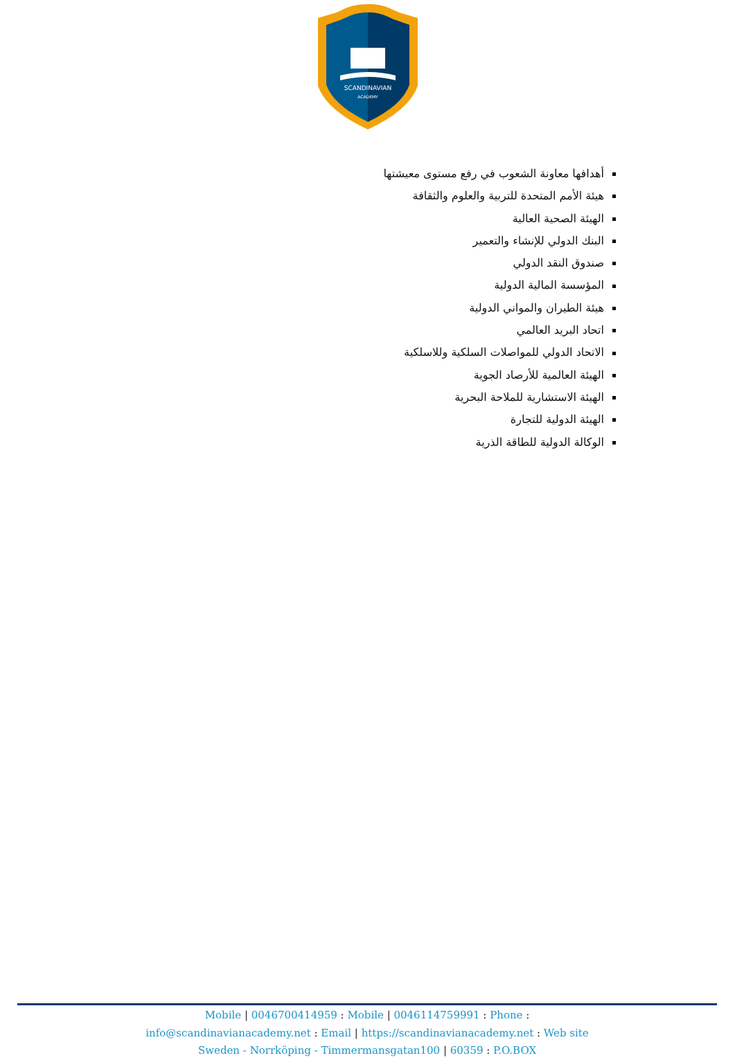SCANDINAVIAN
ACADEMY
أهدافها معاونة الشعوب في رفع مستوى معيشتها
هيئة الأمم المتحدة للتربية والعلوم والثقافة
الهيئة الصحية العالية
البنك الدولي للإنشاء والتعمير
صندوق النقد الدولي
المؤسسة المالية الدولية
هيئة الطيران والمواني الدولية
اتحاد البريد العالمي
الاتحاد الدولي للمواصلات السلكية وللاسلكية
الهيئة العالمية للأرصاد الجوية
الهيئة الاستشارية للملاحة البحرية
الهيئة الدولية للتجارة
الوكالة الدولية للطاقة الذرية
Mobile | 0046700414959 : Mobile | 0046114759991 : Phone :
info@scandinavianacademy.net : Email | https://scandinavianacademy.net : Web site
Sweden - Norrköping - Timmermansgatan100 | 60359 : P.O.BOX